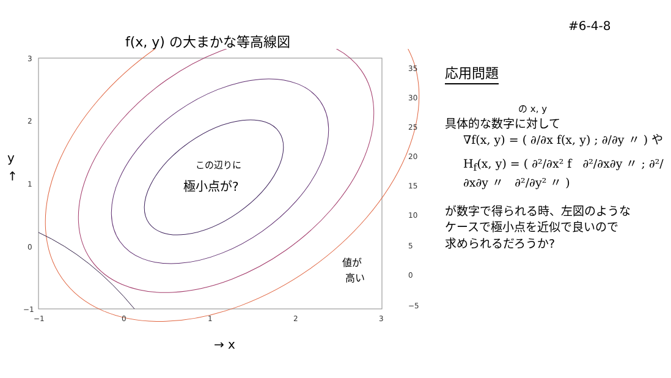f(x, y) の大まかな等高線図
#6-4-8
3
2
1
0
−1
−1
0
1
2
3
35
30
25
20
15
10
5
0
−5
この辺りに
極小点が?
値が
高い
→ x
y
↑
応用問題
の x, y
具体的な数字に対して
∇f(x, y) = ( ∂/∂x f(x, y) ; ∂/∂y 〃 ) や
H<sub>f</sub>(x, y) = ( ∂²/∂x² f ∂²/∂x∂y 〃 ; ∂²/∂x∂y 〃 ∂²/∂y² 〃 )
が数字で得られる時、左図のような
ケースで極小点を近似で良いので
求められるだろうか?